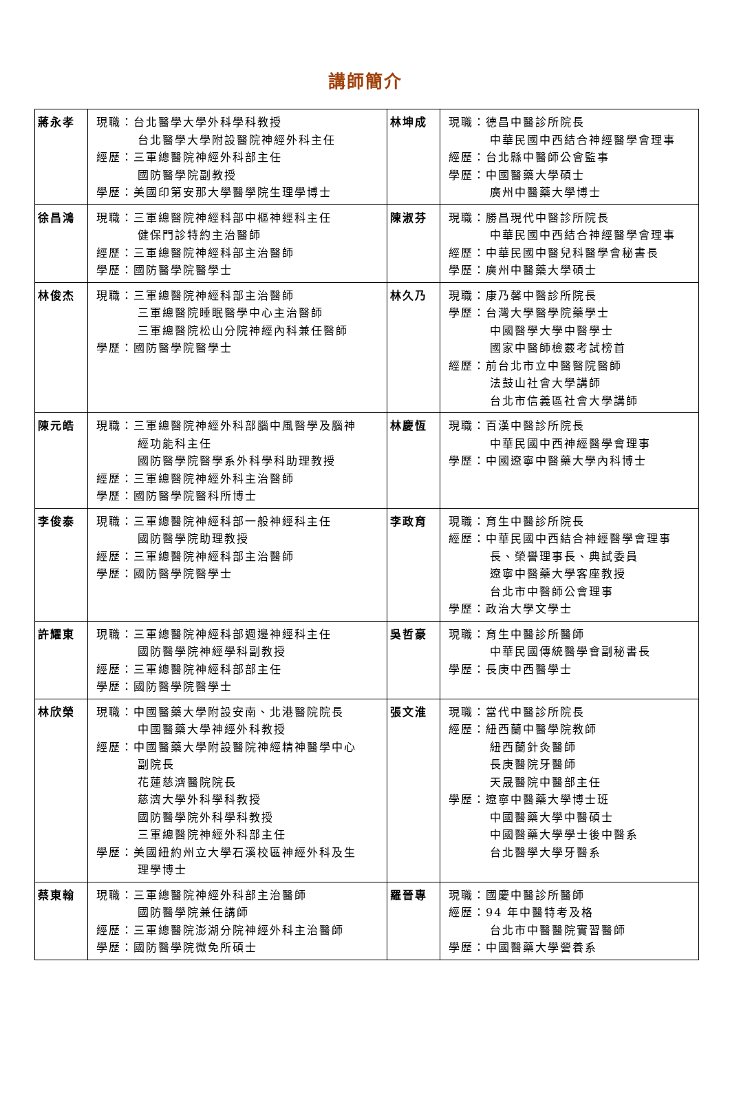講師簡介
| 蔣永孝 | 現職：台北醫學大學外科學科教授 台北醫學大學附設醫院神經外科主任 經歷：三軍總醫院神經外科部主任 國防醫學院副教授 學歷：美國印第安那大學醫學院生理學博士 | 林坤成 | 現職：德昌中醫診所院長 中華民國中西結合神經醫學會理事 經歷：台北縣中醫師公會監事 學歷：中國醫藥大學碩士 廣州中醫藥大學博士 |
| 徐昌鴻 | 現職：三軍總醫院神經科部中樞神經科主任 健保門診特約主治醫師 經歷：三軍總醫院神經科部主治醫師 學歷：國防醫學院醫學士 | 陳淑芬 | 現職：勝昌現代中醫診所院長 中華民國中西結合神經醫學會理事 經歷：中華民國中醫兒科醫學會秘書長 學歷：廣州中醫藥大學碩士 |
| 林俊杰 | 現職：三軍總醫院神經科部主治醫師 三軍總醫院睡眠醫學中心主治醫師 三軍總醫院松山分院神經內科兼任醫師 學歷：國防醫學院醫學士 | 林久乃 | 現職：康乃馨中醫診所院長 學歷：台灣大學醫學院藥學士 中國醫學大學中醫學士 國家中醫師檢覈考試榜首 經歷：前台北市立中醫醫院醫師 法鼓山社會大學講師 台北市信義區社會大學講師 |
| 陳元皓 | 現職：三軍總醫院神經外科部腦中風醫學及腦神 經功能科主任 國防醫學院醫學系外科學科助理教授 經歷：三軍總醫院神經外科主治醫師 學歷：國防醫學院醫科所博士 | 林慶恆 | 現職：百漢中醫診所院長 中華民國中西神經醫學會理事 學歷：中國遼寧中醫藥大學內科博士 |
| 李俊泰 | 現職：三軍總醫院神經科部一般神經科主任 國防醫學院助理教授 經歷：三軍總醫院神經科部主治醫師 學歷：國防醫學院醫學士 | 李政育 | 現職：育生中醫診所院長 經歷：中華民國中西結合神經醫學會理事 長、榮譽理事長、典試委員 遼寧中醫藥大學客座教授 台北市中醫師公會理事 學歷：政治大學文學士 |
| 許耀東 | 現職：三軍總醫院神經科部週邊神經科主任 國防醫學院神經學科副教授 經歷：三軍總醫院神經科部部主任 學歷：國防醫學院醫學士 | 吳哲豪 | 現職：育生中醫診所醫師 中華民國傳統醫學會副秘書長 學歷：長庚中西醫學士 |
| 林欣榮 | 現職：中國醫藥大學附設安南、北港醫院院長 中國醫藥大學神經外科教授 經歷：中國醫藥大學附設醫院神經精神醫學中心 副院長 花蓮慈濟醫院院長 慈濟大學外科學科教授 國防醫學院外科學科教授 三軍總醫院神經外科部主任 學歷：美國紐約州立大學石溪校區神經外科及生 理學博士 | 張文淮 | 現職：當代中醫診所院長 經歷：紐西蘭中醫學院教師 紐西蘭針灸醫師 長庚醫院牙醫師 天晟醫院中醫部主任 學歷：遼寧中醫藥大學博士班 中國醫藥大學中醫碩士 中國醫藥大學學士後中醫系 台北醫學大學牙醫系 |
| 蔡東翰 | 現職：三軍總醫院神經外科部主治醫師 國防醫學院兼任講師 經歷：三軍總醫院澎湖分院神經外科主治醫師 學歷：國防醫學院微免所碩士 | 羅晉專 | 現職：國慶中醫診所醫師 經歷：94 年中醫特考及格 台北市中醫醫院實習醫師 學歷：中國醫藥大學營養系 |